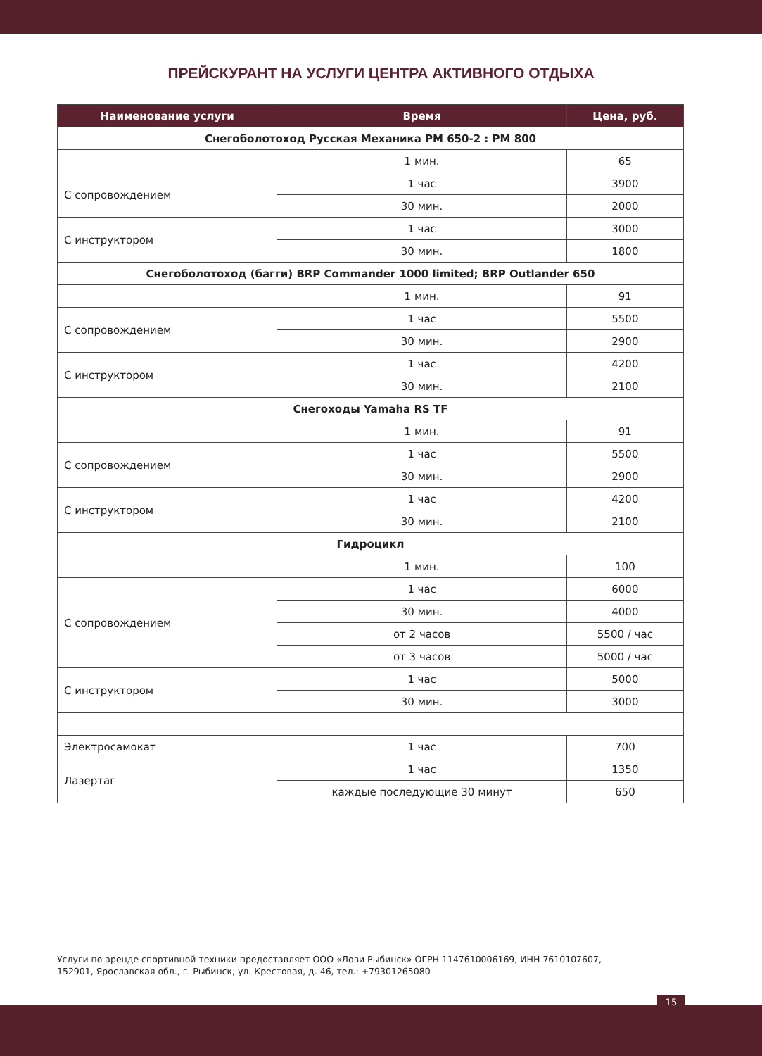ПРЕЙСКУРАНТ НА УСЛУГИ ЦЕНТРА АКТИВНОГО ОТДЫХА
| Наименование услуги | Время | Цена, руб. |
| --- | --- | --- |
| Снегоболотоход Русская Механика РМ 650-2 : РМ 800 | | |
| | 1 мин. | 65 |
| С сопровождением | 1 час | 3900 |
| | 30 мин. | 2000 |
| С инструктором | 1 час | 3000 |
| | 30 мин. | 1800 |
| Снегоболотоход (багги) BRP Commander 1000 limited; BRP Outlander 650 | | |
| | 1 мин. | 91 |
| С сопровождением | 1 час | 5500 |
| | 30 мин. | 2900 |
| С инструктором | 1 час | 4200 |
| | 30 мин. | 2100 |
| Снегоходы Yamaha RS TF | | |
| | 1 мин. | 91 |
| С сопровождением | 1 час | 5500 |
| | 30 мин. | 2900 |
| С инструктором | 1 час | 4200 |
| | 30 мин. | 2100 |
| Гидроцикл | | |
| | 1 мин. | 100 |
| С сопровождением | 1 час | 6000 |
| | 30 мин. | 4000 |
| | от 2 часов | 5500 / час |
| | от 3 часов | 5000 / час |
| С инструктором | 1 час | 5000 |
| | 30 мин. | 3000 |
| Электросамокат | 1 час | 700 |
| Лазертаг | 1 час | 1350 |
| | каждые последующие 30 минут | 650 |
Услуги по аренде спортивной техники предоставляет ООО «Лови Рыбинск» ОГРН 1147610006169, ИНН 7610107607,
152901, Ярославская обл., г. Рыбинск, ул. Крестовая, д. 46, тел.: +79301265080
15